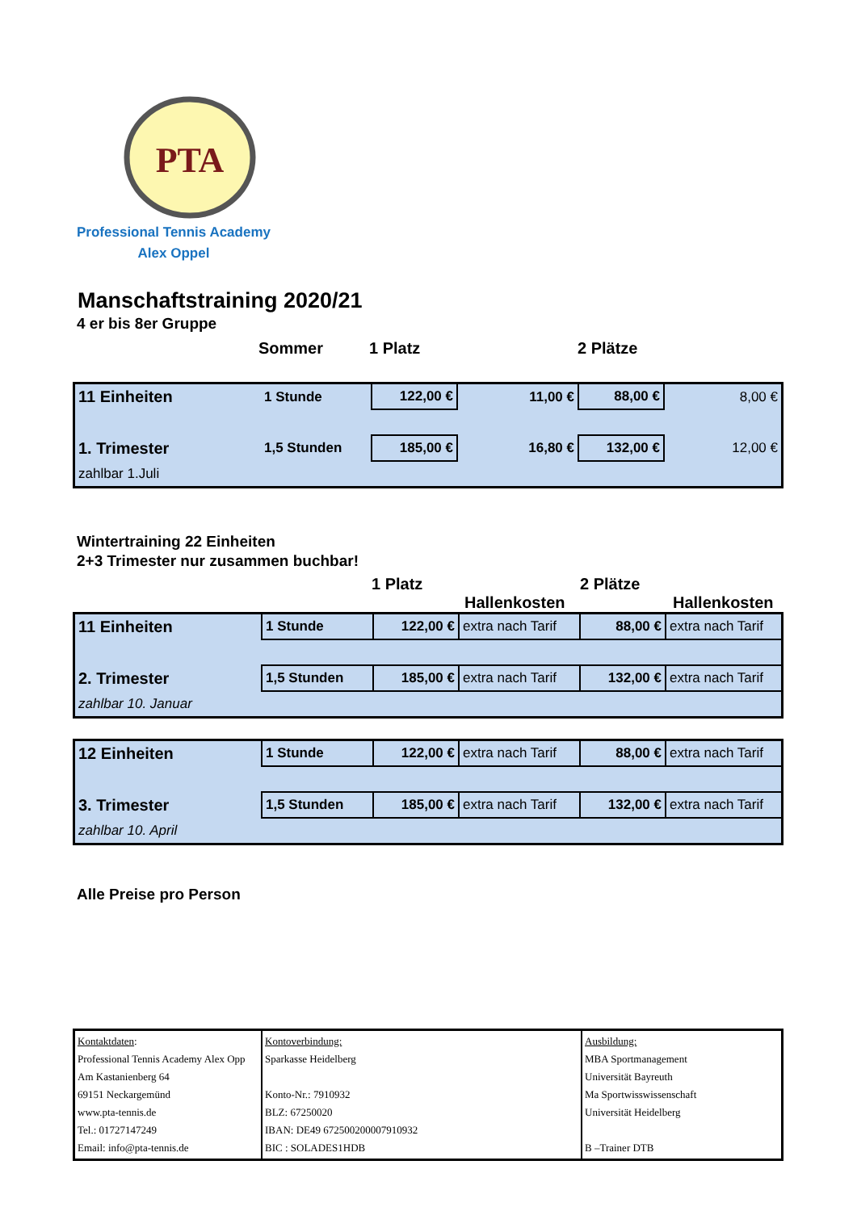PTA
Professional Tennis Academy
Alex Oppel
Manschaftstraining 2020/21
4 er bis 8er Gruppe
Sommer 1 Platz 2 Plätze
| 11 Einheiten | 1 Stunde | 122,00 € | 11,00 € | 88,00 € | 8,00 € |
| 1. Trimester | 1,5 Stunden | 185,00 € | 16,80 € | 132,00 € | 12,00 € |
| zahlbar 1.Juli | | | | | |
Wintertraining 22 Einheiten
2+3 Trimester nur zusammen buchbar!
1 Platz 2 Plätze
Hallenkosten Hallenkosten
| 11 Einheiten | 1 Stunde | 122,00 € | extra nach Tarif | 88,00 € | extra nach Tarif |
| 2. Trimester | 1,5 Stunden | 185,00 € | extra nach Tarif | 132,00 € | extra nach Tarif |
| zahlbar 10. Januar | | | | | |
| 12 Einheiten | 1 Stunde | 122,00 € | extra nach Tarif | 88,00 € | extra nach Tarif |
| 3. Trimester | 1,5 Stunden | 185,00 € | extra nach Tarif | 132,00 € | extra nach Tarif |
| zahlbar 10. April | | | | | |
Alle Preise pro Person
| Kontaktdaten : Professional Tennis Academy Alex Opp Am Kastanienberg 64 69151 Neckargemünd www.pta-tennis.de Tel.: 01727147249 Email: info@pta-tennis.de | Kontoverbindung: Sparkasse Heidelberg Konto-Nr.: 7910932 BLZ: 67250020 IBAN: DE49 672500200007910932 BIC : SOLADES1HDB | Ausbildung: MBA Sportmanagement Universität Bayreuth Ma Sportwisswissenschaft Universität Heidelberg B –Trainer DTB |